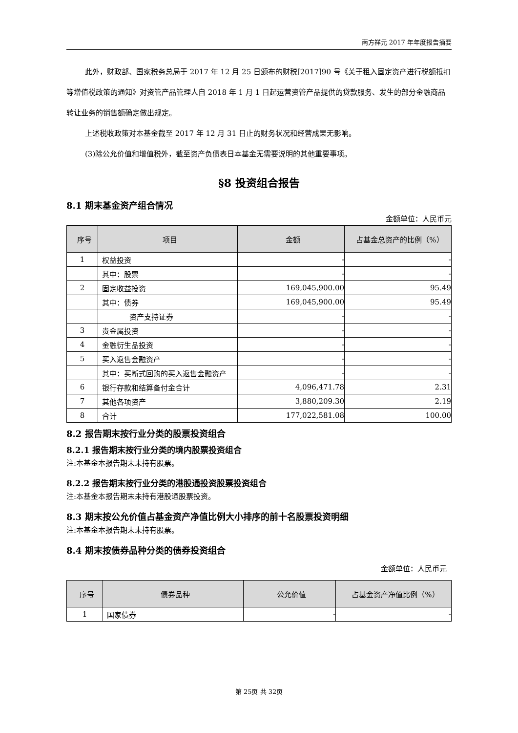南方祥元 2017 年年度报告摘要
此外，财政部、国家税务总局于 2017 年 12 月 25 日颁布的财税[2017]90 号《关于租入固定资产进行税额抵扣等增值税政策的通知》对资管产品管理人自 2018 年 1 月 1 日起运营资管产品提供的贷款服务、发生的部分金融商品转让业务的销售额确定做出规定。
上述税收政策对本基金截至 2017 年 12 月 31 日止的财务状况和经营成果无影响。
(3)除公允价值和增值税外，截至资产负债表日本基金无需要说明的其他重要事项。
§8 投资组合报告
8.1 期末基金资产组合情况
金额单位：人民币元
| 序号 | 项目 | 金额 | 占基金总资产的比例（%） |
| --- | --- | --- | --- |
| 1 | 权益投资 | - | - |
| | 其中：股票 | - | - |
| 2 | 固定收益投资 | 169,045,900.00 | 95.49 |
| | 其中：债券 | 169,045,900.00 | 95.49 |
| | 资产支持证券 | - | - |
| 3 | 贵金属投资 | - | - |
| 4 | 金融衍生品投资 | - | - |
| 5 | 买入返售金融资产 | - | - |
| | 其中：买断式回购的买入返售金融资产 | - | - |
| 6 | 银行存款和结算备付金合计 | 4,096,471.78 | 2.31 |
| 7 | 其他各项资产 | 3,880,209.30 | 2.19 |
| 8 | 合计 | 177,022,581.08 | 100.00 |
8.2 报告期末按行业分类的股票投资组合
8.2.1 报告期末按行业分类的境内股票投资组合
注:本基金本报告期末未持有股票。
8.2.2 报告期末按行业分类的港股通投资股票投资组合
注:本基金本报告期末未持有港股通股票投资。
8.3 期末按公允价值占基金资产净值比例大小排序的前十名股票投资明细
注:本基金本报告期末未持有股票。
8.4 期末按债券品种分类的债券投资组合
金额单位：人民币元
| 序号 | 债券品种 | 公允价值 | 占基金资产净值比例（%） |
| --- | --- | --- | --- |
| 1 | 国家债券 | - | - |
第 25页 共 32页